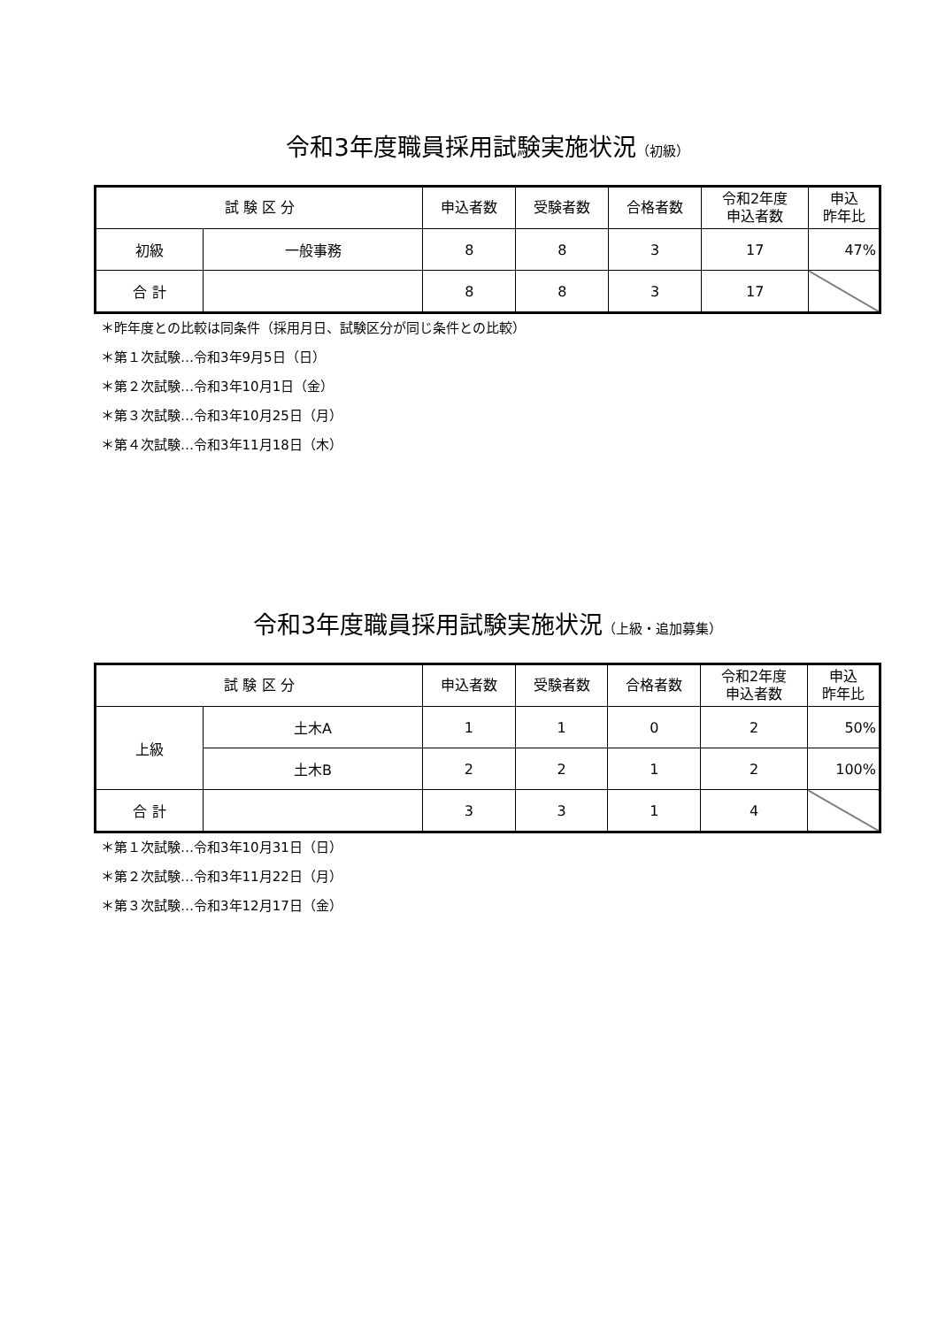令和3年度職員採用試験実施状況（初級）
| 試 験 区 分 | | 申込者数 | 受験者数 | 合格者数 | 令和2年度 申込者数 | 申込 昨年比 |
| --- | --- | --- | --- | --- | --- | --- |
| 初級 | 一般事務 | 8 | 8 | 3 | 17 | 47% |
| 合 計 | | 8 | 8 | 3 | 17 | |
＊昨年度との比較は同条件（採用月日、試験区分が同じ条件との比較）
＊第１次試験…令和3年9月5日（日）
＊第２次試験…令和3年10月1日（金）
＊第３次試験…令和3年10月25日（月）
＊第４次試験…令和3年11月18日（木）
令和3年度職員採用試験実施状況（上級・追加募集）
| 試 験 区 分 | | 申込者数 | 受験者数 | 合格者数 | 令和2年度 申込者数 | 申込 昨年比 |
| --- | --- | --- | --- | --- | --- | --- |
| 上級 | 土木A | 1 | 1 | 0 | 2 | 50% |
| | 土木B | 2 | 2 | 1 | 2 | 100% |
| 合 計 | | 3 | 3 | 1 | 4 | |
＊第１次試験…令和3年10月31日（日）
＊第２次試験…令和3年11月22日（月）
＊第３次試験…令和3年12月17日（金）